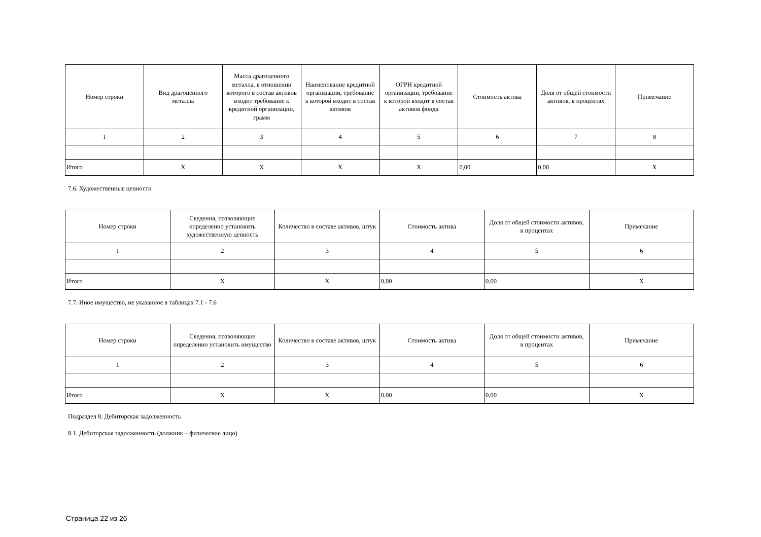| Номер строки | Вид драгоценного металла | Масса драгоценного металла, в отношении которого в состав активов входит требование к кредитной организации, грамм | Наименование кредитной организации, требование к которой входит в состав активов | ОГРН кредитной организации, требование к которой входит в состав активов фонда | Стоимость актива | Доля от общей стоимости активов, в процентах | Примечание |
| --- | --- | --- | --- | --- | --- | --- | --- |
| 1 | 2 | 3 | 4 | 5 | 6 | 7 | 8 |
| Итого | X | X | X | X | 0,00 | 0,00 | X |
7.6. Художественные ценности
| Номер строки | Сведения, позволяющие определенно установить художественную ценность | Количество в составе активов, штук | Стоимость актива | Доля от общей стоимости активов, в процентах | Примечание |
| --- | --- | --- | --- | --- | --- |
| 1 | 2 | 3 | 4 | 5 | 6 |
| Итого | X | X | 0,00 | 0,00 | X |
7.7. Иное имущество, не указанное в таблицах 7.1 - 7.6
| Номер строки | Сведения, позволяющие определенно установить имущество | Количество в составе активов, штук | Стоимость актива | Доля от общей стоимости активов, в процентах | Примечание |
| --- | --- | --- | --- | --- | --- |
| 1 | 2 | 3 | 4 | 5 | 6 |
| Итого | X | X | 0,00 | 0,00 | X |
Подраздел 8. Дебиторская задолженность
8.1. Дебиторская задолженность (должник – физическое лицо)
Страница 22 из 26